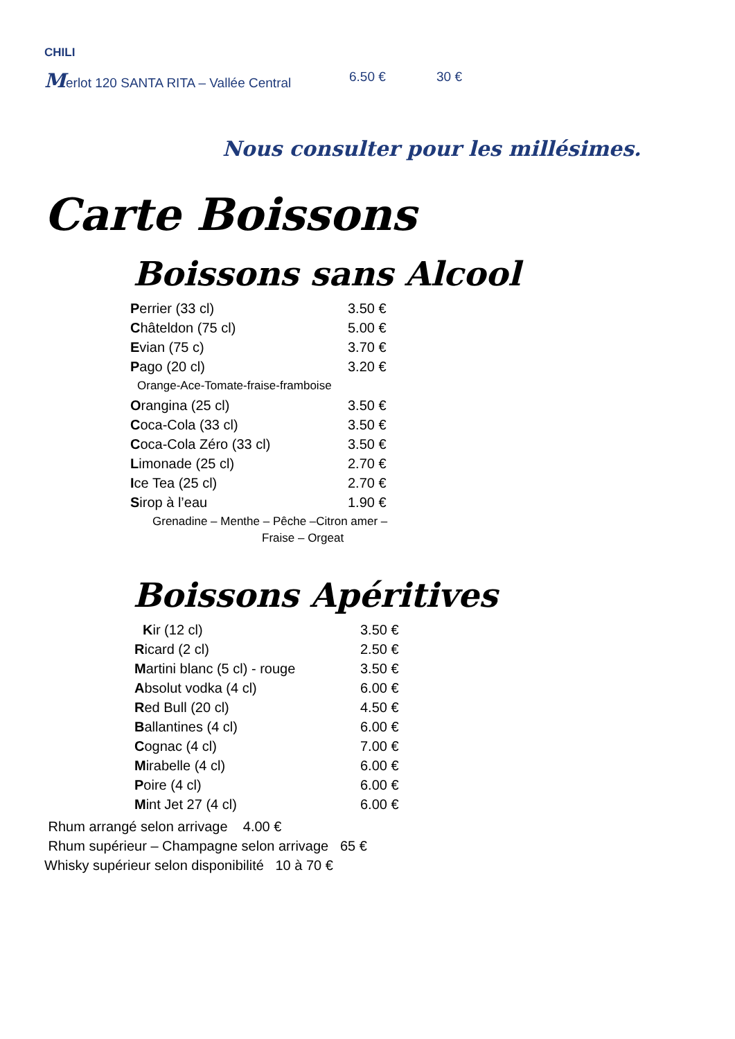CHILI
Merlot 120 SANTA RITA – Vallée Central 6.50 € 30 €
Nous consulter pour les millésimes.
Carte Boissons
Boissons sans Alcool
| P errier (33 cl) | 3.50 € |
| C hâteldon (75 cl) | 5.00 € |
| E vian (75 c) | 3.70 € |
| P ago (20 cl) | 3.20 € |
| Orange-Ace-Tomate-fraise-framboise | |
| O rangina (25 cl) | 3.50 € |
| C oca-Cola (33 cl) | 3.50 € |
| C oca-Cola Zéro (33 cl) | 3.50 € |
| L imonade (25 cl) | 2.70 € |
| I ce Tea (25 cl) | 2.70 € |
| S irop à l’eau | 1.90 € |
| Grenadine – Menthe – Pêche –Citron amer – Fraise – Orgeat | |
Boissons Apéritives
| K ir (12 cl) | 3.50 € |
| R icard (2 cl) | 2.50 € |
| M artini blanc (5 cl) - rouge | 3.50 € |
| A bsolut vodka (4 cl) | 6.00 € |
| R ed Bull (20 cl) | 4.50 € |
| B allantines (4 cl) | 6.00 € |
| C ognac (4 cl) | 7.00 € |
| M irabelle (4 cl) | 6.00 € |
| P oire (4 cl) | 6.00 € |
| M int Jet 27 (4 cl) | 6.00 € |
Rhum arrangé selon arrivage 4.00 €
Rhum supérieur – Champagne selon arrivage 65 €
Whisky supérieur selon disponibilité 10 à 70 €